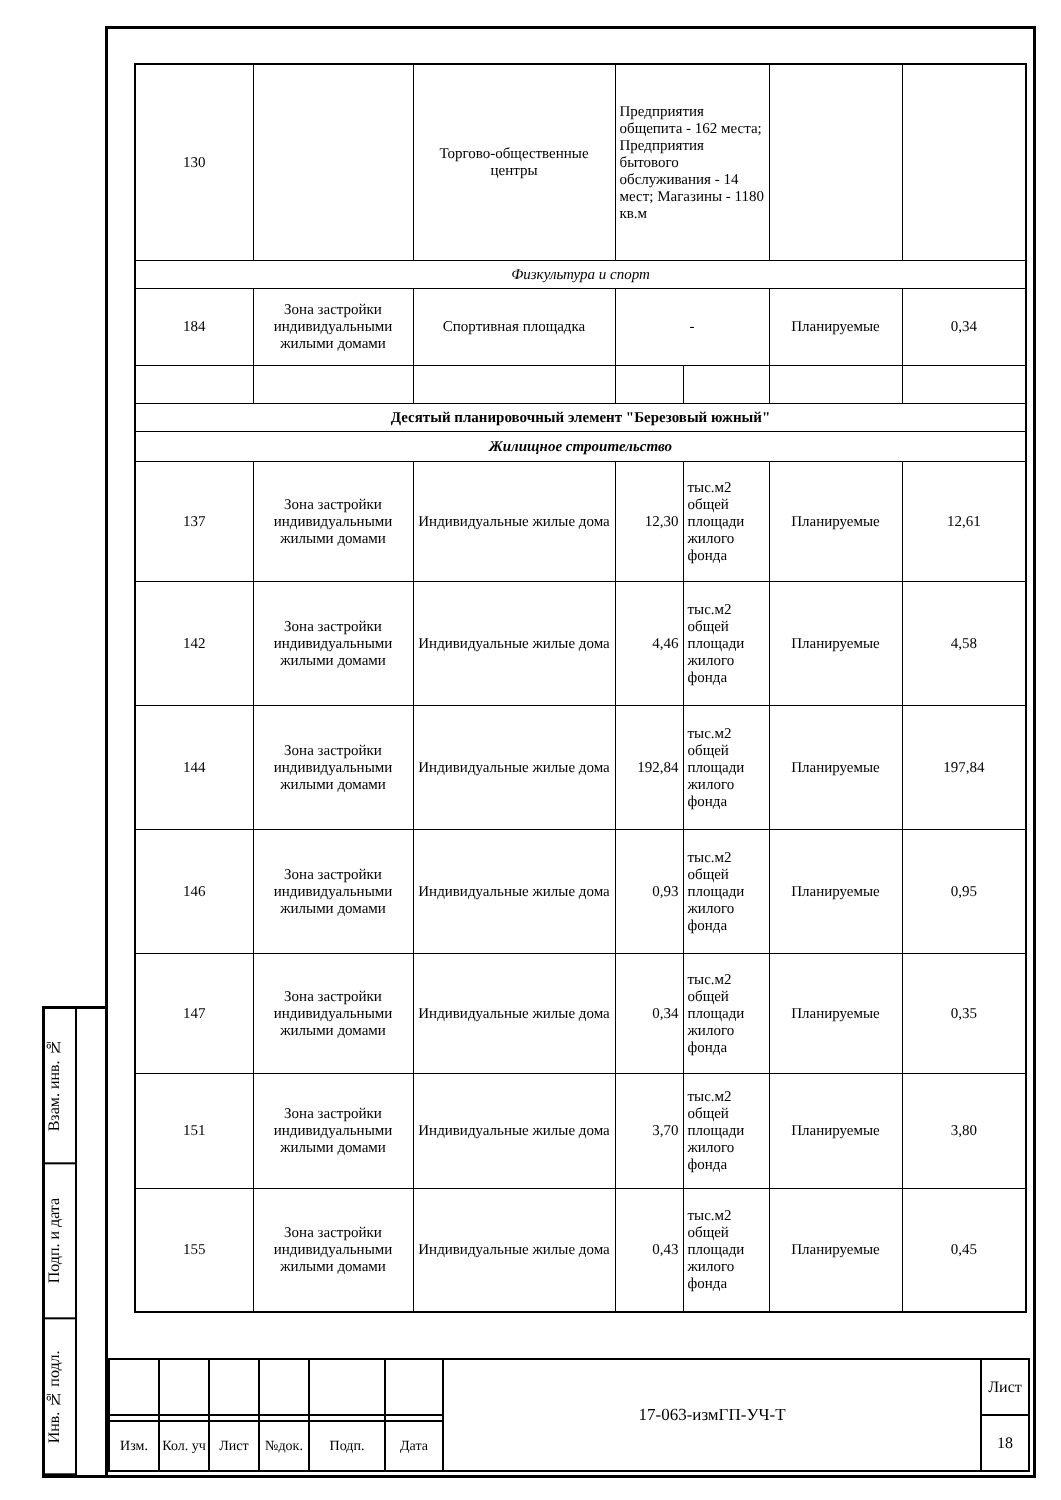Взам. инв. №
Подп. и дата
Инв. № подл.
| 130 | | Торгово-общественные центры | Предприятия общепита - 162 места; Предприятия бытового обслуживания - 14 мест; Магазины - 1180 кв.м | | | |
| Физкультура и спорт | | | | | | |
| 184 | Зона застройки индивидуальными жилыми домами | Спортивная площадка | - | | Планируемые | 0,34 |
| Десятый планировочный элемент "Березовый южный" | | | | | | |
| Жилищное строительство | | | | | | |
| 137 | Зона застройки индивидуальными жилыми домами | Индивидуальные жилые дома | 12,30 | тыс.м2 общей площади жилого фонда | Планируемые | 12,61 |
| 142 | Зона застройки индивидуальными жилыми домами | Индивидуальные жилые дома | 4,46 | тыс.м2 общей площади жилого фонда | Планируемые | 4,58 |
| 144 | Зона застройки индивидуальными жилыми домами | Индивидуальные жилые дома | 192,84 | тыс.м2 общей площади жилого фонда | Планируемые | 197,84 |
| 146 | Зона застройки индивидуальными жилыми домами | Индивидуальные жилые дома | 0,93 | тыс.м2 общей площади жилого фонда | Планируемые | 0,95 |
| 147 | Зона застройки индивидуальными жилыми домами | Индивидуальные жилые дома | 0,34 | тыс.м2 общей площади жилого фонда | Планируемые | 0,35 |
| 151 | Зона застройки индивидуальными жилыми домами | Индивидуальные жилые дома | 3,70 | тыс.м2 общей площади жилого фонда | Планируемые | 3,80 |
| 155 | Зона застройки индивидуальными жилыми домами | Индивидуальные жилые дома | 0,43 | тыс.м2 общей площади жилого фонда | Планируемые | 0,45 |
| | | | | | | 17-063-измГП-УЧ-Т | Лист |
| | | | | | | | 18 |
| Изм. | Кол. уч | Лист | №док. | Подп. | Дата | | |